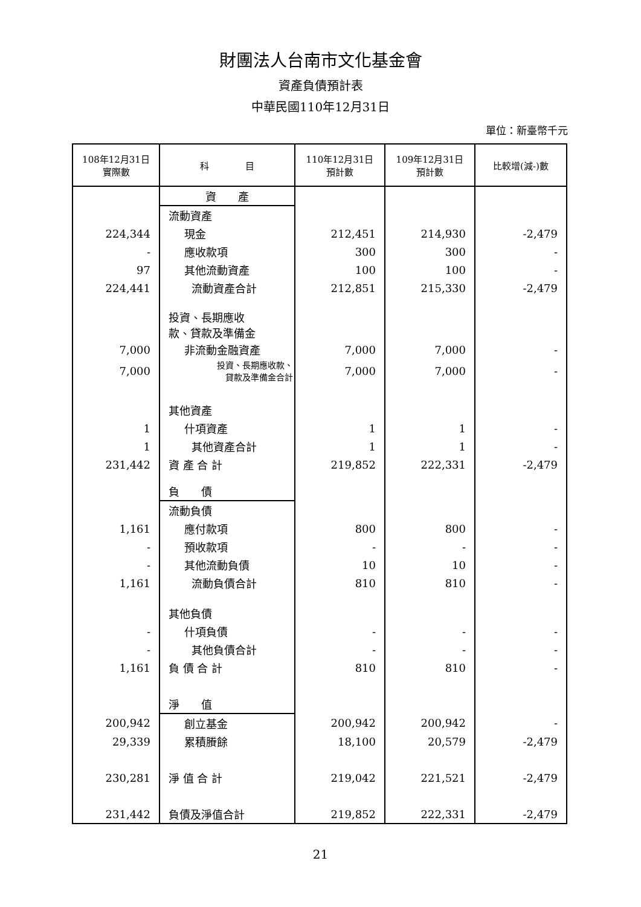財團法人台南市文化基金會
資產負債預計表
中華民國110年12月31日
單位：新臺幣千元
| 108年12月31日 實際數 | 科 目 | 110年12月31日 預計數 | 109年12月31日 預計數 | 比較增(減-)數 |
| --- | --- | --- | --- | --- |
| | 資 產 | | | |
| | 流動資產 | | | |
| 224,344 | 現金 | 212,451 | 214,930 | -2,479 |
| - | 應收款項 | 300 | 300 | - |
| 97 | 其他流動資產 | 100 | 100 | - |
| 224,441 | 流動資產合計 | 212,851 | 215,330 | -2,479 |
| | 投資、長期應收 款、貸款及準備金 | | | |
| 7,000 | 非流動金融資產 | 7,000 | 7,000 | - |
| 7,000 | 投資、長期應收款、 貸款及準備金合計 | 7,000 | 7,000 | - |
| | 其他資產 | | | |
| 1 | 什項資產 | 1 | 1 | - |
| 1 | 其他資產合計 | 1 | 1 | - |
| 231,442 | 資 產 合 計 | 219,852 | 222,331 | -2,479 |
| | 負 債 | | | |
| | 流動負債 | | | |
| 1,161 | 應付款項 | 800 | 800 | - |
| - | 預收款項 | - | - | - |
| - | 其他流動負債 | 10 | 10 | - |
| 1,161 | 流動負債合計 | 810 | 810 | - |
| | 其他負債 | | | |
| - | 什項負債 | - | - | - |
| - | 其他負債合計 | - | - | - |
| 1,161 | 負 債 合 計 | 810 | 810 | - |
| | 淨 值 | | | |
| 200,942 | 創立基金 | 200,942 | 200,942 | - |
| 29,339 | 累積賸餘 | 18,100 | 20,579 | -2,479 |
| 230,281 | 淨 值 合 計 | 219,042 | 221,521 | -2,479 |
| 231,442 | 負債及淨值合計 | 219,852 | 222,331 | -2,479 |
21